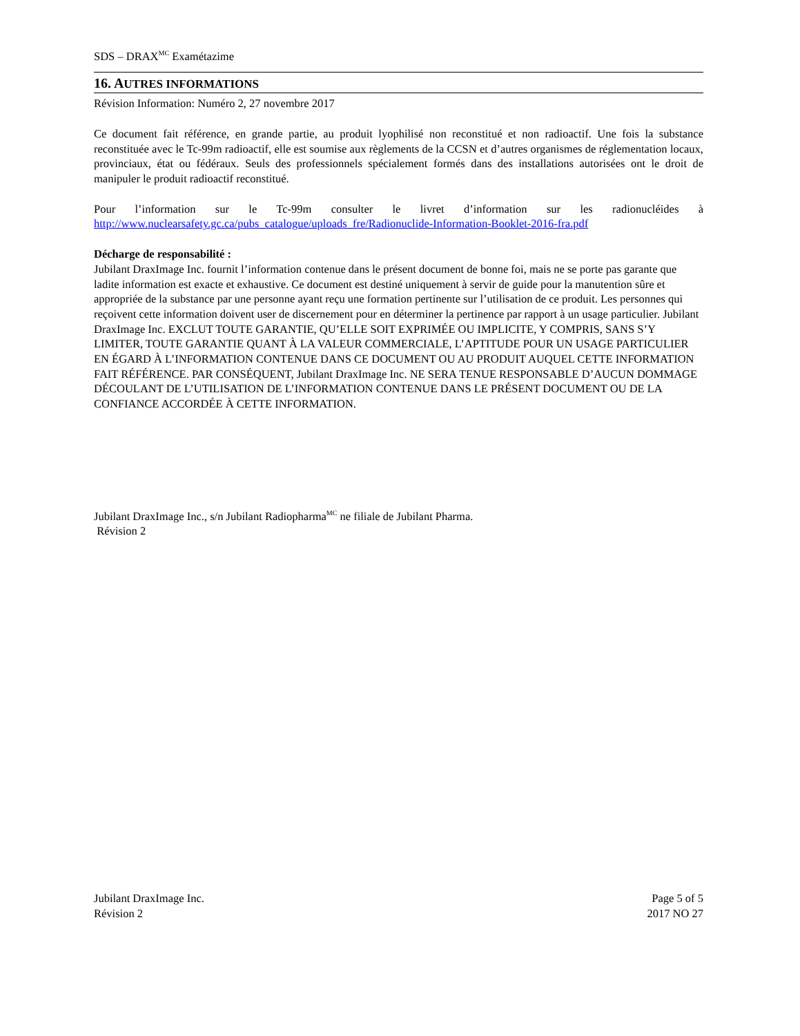SDS – DRAX<sup>MC</sup> Examétazime
16. AUTRES INFORMATIONS
Révision Information: Numéro 2, 27 novembre 2017
Ce document fait référence, en grande partie, au produit lyophilisé non reconstitué et non radioactif. Une fois la substance reconstituée avec le Tc-99m radioactif, elle est soumise aux règlements de la CCSN et d’autres organismes de réglementation locaux, provinciaux, état ou fédéraux. Seuls des professionnels spécialement formés dans des installations autorisées ont le droit de manipuler le produit radioactif reconstitué.
Pour l’information sur le Tc-99m consulter le livret d’information sur les radionucléides à
http://www.nuclearsafety.gc.ca/pubs_catalogue/uploads_fre/Radionuclide-Information-Booklet-2016-fra.pdf
Décharge de responsabilité :
Jubilant DraxImage Inc. fournit l’information contenue dans le présent document de bonne foi, mais ne se porte pas garante que ladite information est exacte et exhaustive. Ce document est destiné uniquement à servir de guide pour la manutention sûre et appropriée de la substance par une personne ayant reçu une formation pertinente sur l’utilisation de ce produit. Les personnes qui reçoivent cette information doivent user de discernement pour en déterminer la pertinence par rapport à un usage particulier. Jubilant DraxImage Inc. EXCLUT TOUTE GARANTIE, QU’ELLE SOIT EXPRIMÉE OU IMPLICITE, Y COMPRIS, SANS S’Y LIMITER, TOUTE GARANTIE QUANT À LA VALEUR COMMERCIALE, L’APTITUDE POUR UN USAGE PARTICULIER EN ÉGARD À L’INFORMATION CONTENUE DANS CE DOCUMENT OU AU PRODUIT AUQUEL CETTE INFORMATION FAIT RÉFÉRENCE. PAR CONSÉQUENT, Jubilant DraxImage Inc. NE SERA TENUE RESPONSABLE D’AUCUN DOMMAGE DÉCOULANT DE L’UTILISATION DE L’INFORMATION CONTENUE DANS LE PRÉSENT DOCUMENT OU DE LA CONFIANCE ACCORDÉE À CETTE INFORMATION.
Jubilant DraxImage Inc., s/n Jubilant Radiopharma<sup>MC</sup> ne filiale de Jubilant Pharma.
Révision 2
Jubilant DraxImage Inc.
Révision 2
Page 5 of 5
2017 NO 27